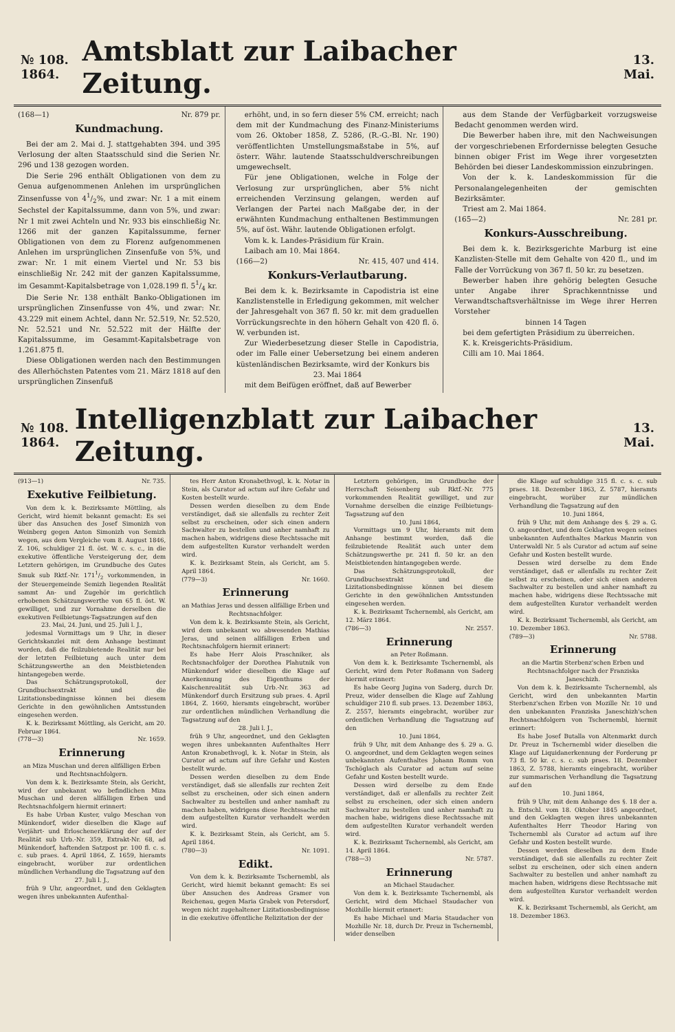№ 108.
1864.
Amtsblatt zur Laibacher Zeitung.
13.
Mai.
(168—1) Nr. 879 pr.
Kundmachung.
Bei der am 2. Mai d. J. stattgehabten 394. und 395 Verlosung der alten Staatsschuld sind die Serien Nr. 296 und 138 gezogen worden.
Die Serie 296 enthält Obligationen von dem zu Genua aufgenommenen Anlehen im ursprünglichen Zinsenfusse von 41/2%, und zwar: Nr. 1 a mit einem Sechstel der Kapitalssumme, dann von 5%, und zwar: Nr 1 mit zwei Achteln und Nr. 933 bis einschließig Nr. 1266 mit der ganzen Kapitalssumme, ferner Obligationen von dem zu Florenz aufgenommenen Anlehen im ursprünglichen Zinsenfuße von 5%, und zwar: Nr. 1 mit einem Viertel und Nr. 53 bis einschließig Nr. 242 mit der ganzen Kapitalssumme, im Gesammt-Kapitalsbetrage von 1,028.199 fl. 51/4 kr.
Die Serie Nr. 138 enthält Banko-Obligationen im ursprünglichen Zinsenfusse von 4%, und zwar: Nr. 43.229 mit einem Achtel, dann Nr. 52.519, Nr. 52.520, Nr. 52.521 und Nr. 52.522 mit der Hälfte der Kapitalssumme, im Gesammt-Kapitalsbetrage von 1.261.875 fl.
Diese Obligationen werden nach den Bestimmungen des Allerhöchsten Patentes vom 21. März 1818 auf den ursprünglichen Zinsenfuß
erhöht, und, in so fern dieser 5% CM. erreicht; nach dem mit der Kundmachung des Finanz-Ministeriums vom 26. Oktober 1858, Z. 5286, (R.-G.-Bl. Nr. 190) veröffentlichten Umstellungsmaßstabe in 5%, auf österr. Währ. lautende Staatsschuldverschreibungen umgewechselt.
Für jene Obligationen, welche in Folge der Verlosung zur ursprünglichen, aber 5% nicht erreichenden Verzinsung gelangen, werden auf Verlangen der Partei nach Maßgabe der, in der erwähnten Kundmachung enthaltenen Bestimmungen 5%, auf öst. Währ. lautende Obligationen erfolgt.
Vom k. k. Landes-Präsidium für Krain.
Laibach am 10. Mai 1864.
(166—2) Nr. 415, 407 und 414.
Konkurs-Verlautbarung.
Bei dem k. k. Bezirksamte in Capodistria ist eine Kanzlistenstelle in Erledigung gekommen, mit welcher der Jahresgehalt von 367 fl. 50 kr. mit dem graduellen Vorrückungsrechte in den höhern Gehalt von 420 fl. ö. W. verbunden ist.
Zur Wiederbesetzung dieser Stelle in Capodistria, oder im Falle einer Uebersetzung bei einem anderen küstenländischen Bezirksamte, wird der Konkurs bis
23. Mai 1864
mit dem Beifügen eröffnet, daß auf Bewerber
aus dem Stande der Verfügbarkeit vorzugsweise Bedacht genommen werden wird.
Die Bewerber haben ihre, mit den Nachweisungen der vorgeschriebenen Erfordernisse belegten Gesuche binnen obiger Frist im Wege ihrer vorgesetzten Behörden bei dieser Landeskommission einzubringen.
Von der k. k. Landeskommission für die Personalangelegenheiten der gemischten Bezirksämter.
Triest am 2. Mai 1864.
(165—2) Nr. 281 pr.
Konkurs-Ausschreibung.
Bei dem k. k. Bezirksgerichte Marburg ist eine Kanzlisten-Stelle mit dem Gehalte von 420 fl., und im Falle der Vorrückung von 367 fl. 50 kr. zu besetzen.
Bewerber haben ihre gehörig belegten Gesuche unter Angabe ihrer Sprachkenntnisse und Verwandtschaftsverhältnisse im Wege ihrer Herren Vorsteher
binnen 14 Tagen
bei dem gefertigten Präsidium zu überreichen.
K. k. Kreisgerichts-Präsidium.
Cilli am 10. Mai 1864.
№ 108.
1864.
Intelligenzblatt zur Laibacher Zeitung.
13.
Mai.
(913—1) Nr. 735.
Exekutive Feilbietung.
Von dem k. k. Bezirksamte Möttling, als Gericht, wird hiemit bekannt gemacht: Es sei über das Ansuchen des Josef Simonizh von Weinberg gegen Anton Simonizh von Semizh wegen, aus dem Vergleiche vom 8. August 1846, Z. 106, schuldiger 21 fl. öst. W. c. s. c., in die exekutive öffentliche Versteigerung der, dem Letztern gehörigen, im Grundbuche des Gutes Smuk sub Rktf.-Nr. 1711/2 vorkommenden, in der Steuergemeinde Semizh liegenden Realität sammt An- und Zugehör im gerichtlich erhobenen Schätzungswerthe von 65 fl. öst. W. gewilliget, und zur Vornahme derselben die exekutiven Feilbietungs-Tagsatzungen auf den
23. Mai, 24. Juni, und 25. Juli l. J.,
jedesmal Vormittags um 9 Uhr, in dieser Gerichtskanzlei mit dem Anhange bestimmt worden, daß die feilzubietende Realität nur bei der letzten Feilbietung auch unter dem Schätzungswerthe an den Meistbietenden hintangegeben werde.
Das Schätzungsprotokoll, der Grundbuchsextrakt und die Lizitationsbedingnisse können bei diesem Gerichte in den gewöhnlichen Amtsstunden eingesehen werden.
K. k. Bezirksamt Möttling, als Gericht, am 20. Februar 1864.
(778—3) Nr. 1659.
Erinnerung
an Miza Muschan und deren allfälligen Erben und Rechtsnachfolgern.
Von dem k. k. Bezirksamte Stein, als Gericht, wird der unbekannt wo befindlichen Miza Muschan und deren allfälligen Erben und Rechtsnachfolgern hiermit erinnert:
Es habe Urban Kuster, vulgo Meschan von Münkendorf, wider dieselben die Klage auf Verjährt- und Erloschenerklärung der auf der Realität sub Urb.-Nr. 359, Extrakt-Nr. 68, ad Münkendorf, haftenden Satzpost pr. 100 fl. c. s. c. sub praes. 4. April 1864, Z. 1659, hieramts eingebracht, worüber zur ordentlichen mündlichen Verhandlung die Tagsatzung auf den
27. Juli l. J.,
früh 9 Uhr, angeordnet, und den Geklagten wegen ihres unbekannten Aufenthal-
tes Herr Anton Kronabethvogl, k. k. Notar in Stein, als Curator ad actum auf ihre Gefahr und Kosten bestellt wurde.
Dessen werden dieselben zu dem Ende verständiget, daß sie allenfalls zu rechter Zeit selbst zu erscheinen, oder sich einen andern Sachwalter zu bestellen und anher namhaft zu machen haben, widrigens diese Rechtssache mit dem aufgestellten Kurator verhandelt werden wird.
K. k. Bezirksamt Stein, als Gericht, am 5. April 1864.
(779—3) Nr. 1660.
Erinnerung
an Mathias Jeras und dessen allfällige Erben und Rechtsnachfolger.
Von dem k. k. Bezirksamte Stein, als Gericht, wird dem unbekannt wo abwesenden Mathias Jeras, und seinen allfälligen Erben und Rechtsnachfolgern hiermit erinnert:
Es habe Herr Alois Praschniker, als Rechtsnachfolger der Dorothea Plahutnik von Münkendorf wider dieselben die Klage auf Anerkennung des Eigenthums der Kaischenrealität sub Urb.-Nr. 363 ad Münkendorf durch Ersitzung sub praes. 4. April 1864, Z. 1660, hieramts eingebracht, worüber zur ordentlichen mündlichen Verhandlung die Tagsatzung auf den
28. Juli l. J.,
früh 9 Uhr, angeordnet, und den Geklagten wegen ihres unbekannten Aufenthaltes Herr Anton Kronabethvogl, k. k. Notar in Stein, als Curator ad actum auf ihre Gefahr und Kosten bestellt wurde.
Dessen werden dieselben zu dem Ende verständiget, daß sie allenfalls zur rechten Zeit selbst zu erscheinen, oder sich einen andern Sachwalter zu bestellen und anher namhaft zu machen haben, widrigens diese Rechtssache mit dem aufgestellten Kurator verhandelt werden wird.
K. k. Bezirksamt Stein, als Gericht, am 5. April 1864.
(780—3) Nr. 1091.
Edikt.
Von dem k. k. Bezirksamte Tschernembl, als Gericht, wird hiemit bekannt gemacht: Es sei über Ansuchen des Andreas Gramer von Reichenau, gegen Maria Grabek von Petersdorf, wegen nicht zugehaltener Lizitationsbedingnisse in die exekutive öffentliche Relizitation der der
Letztern gehörigen, im Grundbuche der Herrschaft Seisenberg sub Rktf.-Nr. 775 vorkommenden Realität gewilliget, und zur Vornahme derselben die einzige Feilbietungs-Tagsatzung auf den
10. Juni 1864,
Vormittags um 9 Uhr, hieramts mit dem Anhange bestimmt worden, daß die feilzubietende Realität auch unter dem Schätzungswerthe pr. 241 fl. 50 kr. an den Meistbietenden hintangegeben werde.
Das Schätzungsprotokoll, der Grundbuchsextrakt und die Lizitationsbedingnisse können bei diesem Gerichte in den gewöhnlichen Amtsstunden eingesehen werden.
K. k. Bezirksamt Tschernembl, als Gericht, am 12. März 1864.
(786—3) Nr. 2557.
Erinnerung
an Peter Roßmann.
Von dem k. k. Bezirksamte Tschernembl, als Gericht, wird dem Peter Roßmann von Saderg hiermit erinnert:
Es habe Georg Jugina von Saderg, durch Dr. Preuz, wider denselben die Klage auf Zahlung schuldiger 210 fl. sub praes. 13. Dezember 1863, Z. 2557, hieramts eingebracht, worüber zur ordentlichen Verhandlung die Tagsatzung auf den
10. Juni 1864,
früh 9 Uhr, mit dem Anhange des §. 29 a. G. O. angeordnet, und dem Geklagten wegen seines unbekannten Aufenthaltes Johann Romm von Tschöglach als Curator ad actum auf seine Gefahr und Kosten bestellt wurde.
Dessen wird derselbe zu dem Ende verständiget, daß er allenfalls zu rechter Zeit selbst zu erscheinen, oder sich einen andern Sachwalter zu bestellen und anher namhaft zu machen habe, widrigens diese Rechtssache mit dem aufgestellten Kurator verhandelt werden wird.
K. k. Bezirksamt Tschernembl, als Gericht, am 14. April 1864.
(788—3) Nr. 5787.
Erinnerung
an Michael Staudacher.
Von dem k. k. Bezirksamte Tschernembl, als Gericht, wird dem Michael Staudacher von Mozhille hiermit erinnert:
Es habe Michael und Maria Staudacher von Mozhille Nr. 18, durch Dr. Preuz in Tschernembl, wider denselben
die Klage auf schuldige 315 fl. c. s. c. sub praes. 18. Dezember 1863, Z. 5787, hieramts eingebracht, worüber zur mündlichen Verhandlung die Tagsatzung auf den
10. Juni 1864,
früh 9 Uhr, mit dem Anhange des §. 29 a. G. O. angeordnet, und dem Geklagten wegen seines unbekannten Aufenthaltes Markus Manrin von Unterwaldl Nr. 5 als Curator ad actum auf seine Gefahr und Kosten bestellt wurde.
Dessen wird derselbe zu dem Ende verständiget, daß er allenfalls zu rechter Zeit selbst zu erscheinen, oder sich einen anderen Sachwalter zu bestellen und anher namhaft zu machen habe, widrigens diese Rechtssache mit dem aufgestellten Kurator verhandelt werden wird.
K. k. Bezirksamt Tschernembl, als Gericht, am 10. Dezember 1863.
(789—3) Nr. 5788.
Erinnerung
an die Martin Sterbenz'schen Erben und Rechtsnachfolger nach der Franziska Janeschizh.
Von dem k. k. Bezirksamte Tschernembl, als Gericht, wird den unbekannten Martin Sterbenz'schen Erben von Mozille Nr. 10 und den unbekannten Franziska Janeschizh'schen Rechtsnachfolgern von Tschernembl, hiermit erinnert:
Es habe Josef Butalla von Altenmarkt durch Dr. Preuz in Tschernembl wider dieselben die Klage auf Liquidanerkennung der Forderung pr 73 fl. 50 kr. c. s. c. sub praes. 18. Dezember 1863, Z. 5788, hieramts eingebracht, worüber zur summarischen Verhandlung die Tagsatzung auf den
10. Juni 1864,
früh 9 Uhr, mit dem Anhange des §. 18 der a. h. Entschl. vom 18. Oktober 1845 angeordnet, und den Geklagten wegen ihres unbekannten Aufenthaltes Herr Theodor Haring von Tschernembl als Curator ad actum auf ihre Gefahr und Kosten bestellt wurde.
Dessen werden dieselben zu dem Ende verständiget, daß sie allenfalls zu rechter Zeit selbst zu erscheinen, oder sich einen andern Sachwalter zu bestellen und anher namhaft zu machen haben, widrigens diese Rechtssache mit dem aufgestellten Kurator verhandelt werden wird.
K. k. Bezirksamt Tschernembl, als Gericht, am 18. Dezember 1863.